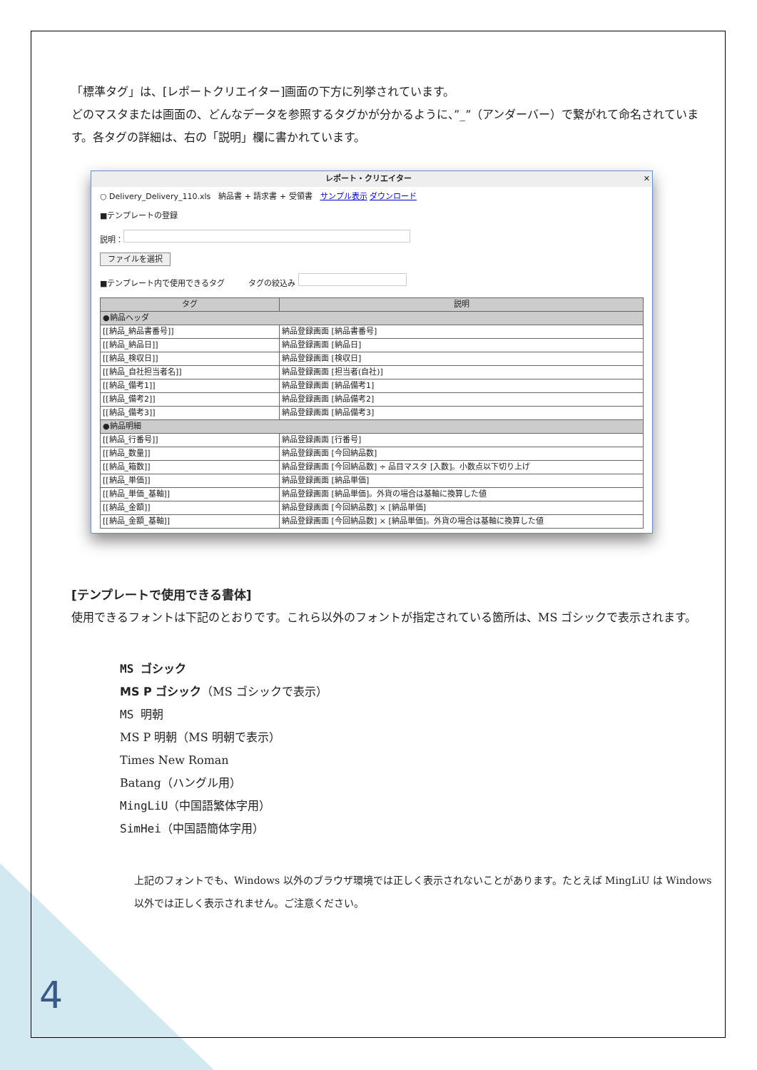「標準タグ」は、[レポートクリエイター]画面の下方に列挙されています。
どのマスタまたは画面の、どんなデータを参照するタグかが分かるように、”_”（アンダーバー）で繋がれて命名されています。各タグの詳細は、右の「説明」欄に書かれています。
レポート・クリエイター ✕
○ Delivery_Delivery_110.xls　納品書 + 請求書 + 受領書　サンプル表示 ダウンロード
■テンプレートの登録
説明：
ファイルを選択
■テンプレート内で使用できるタグ　　　タグの絞込み
| タグ | 説明 |
| --- | --- |
| ●納品ヘッダ | |
| [[納品_納品書番号]] | 納品登録画面 [納品書番号] |
| [[納品_納品日]] | 納品登録画面 [納品日] |
| [[納品_検収日]] | 納品登録画面 [検収日] |
| [[納品_自社担当者名]] | 納品登録画面 [担当者(自社)] |
| [[納品_備考1]] | 納品登録画面 [納品備考1] |
| [[納品_備考2]] | 納品登録画面 [納品備考2] |
| [[納品_備考3]] | 納品登録画面 [納品備考3] |
| ●納品明細 | |
| [[納品_行番号]] | 納品登録画面 [行番号] |
| [[納品_数量]] | 納品登録画面 [今回納品数] |
| [[納品_箱数]] | 納品登録画面 [今回納品数] ÷ 品目マスタ [入数]。小数点以下切り上げ |
| [[納品_単価]] | 納品登録画面 [納品単価] |
| [[納品_単価_基軸]] | 納品登録画面 [納品単価]。外貨の場合は基軸に換算した値 |
| [[納品_金額]] | 納品登録画面 [今回納品数] × [納品単価] |
| [[納品_金額_基軸]] | 納品登録画面 [今回納品数] × [納品単価]。外貨の場合は基軸に換算した値 |
[テンプレートで使用できる書体]
使用できるフォントは下記のとおりです。これら以外のフォントが指定されている箇所は、MS ゴシックで表示されます。
MS ゴシック
MS P ゴシック（MS ゴシックで表示）
MS 明朝
MS P 明朝（MS 明朝で表示）
Times New Roman
Batang（ハングル用）
MingLiU（中国語繁体字用）
SimHei（中国語簡体字用）
上記のフォントでも、Windows 以外のブラウザ環境では正しく表示されないことがあります。たとえば MingLiU は Windows 以外では正しく表示されません。ご注意ください。
4